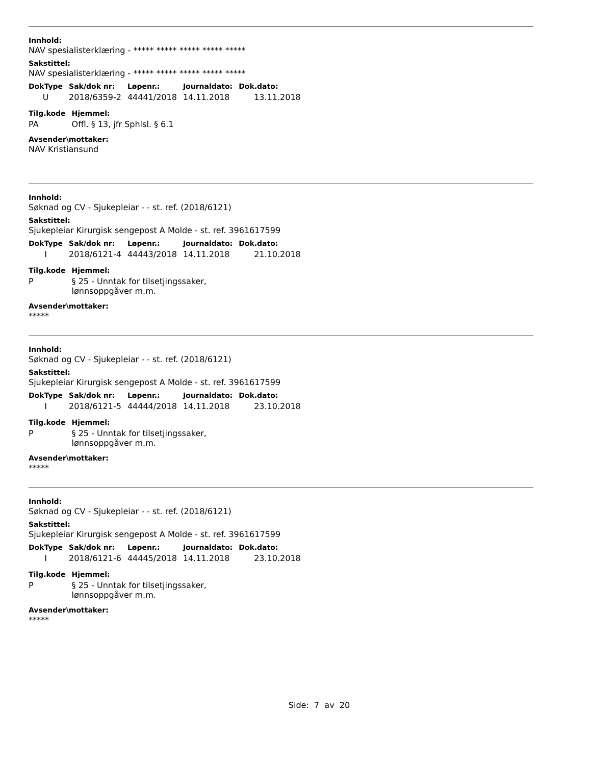Innhold:
NAV spesialisterklæring - ***** ***** ***** ***** *****
Sakstittel:
NAV spesialisterklæring - ***** ***** ***** ***** *****
| DokType | Sak/dok nr: | Løpenr.: | Journaldato: | Dok.dato: |
| --- | --- | --- | --- | --- |
| U | 2018/6359-2 | 44441/2018 | 14.11.2018 | 13.11.2018 |
| Tilg.kode | Hjemmel: |
| --- | --- |
| PA | Offl. § 13, jfr Sphlsl. § 6.1 |
Avsender\mottaker:
NAV Kristiansund
Innhold:
Søknad og CV - Sjukepleiar - - st. ref. (2018/6121)
Sakstittel:
Sjukepleiar Kirurgisk sengepost A Molde - st. ref. 3961617599
| DokType | Sak/dok nr: | Løpenr.: | Journaldato: | Dok.dato: |
| --- | --- | --- | --- | --- |
| I | 2018/6121-4 | 44443/2018 | 14.11.2018 | 21.10.2018 |
| Tilg.kode | Hjemmel: |
| --- | --- |
| P | § 25 - Unntak for tilsetjingssaker, lønnsoppgåver m.m. |
Avsender\mottaker:
*****
Innhold:
Søknad og CV - Sjukepleiar - - st. ref. (2018/6121)
Sakstittel:
Sjukepleiar Kirurgisk sengepost A Molde - st. ref. 3961617599
| DokType | Sak/dok nr: | Løpenr.: | Journaldato: | Dok.dato: |
| --- | --- | --- | --- | --- |
| I | 2018/6121-5 | 44444/2018 | 14.11.2018 | 23.10.2018 |
| Tilg.kode | Hjemmel: |
| --- | --- |
| P | § 25 - Unntak for tilsetjingssaker, lønnsoppgåver m.m. |
Avsender\mottaker:
*****
Innhold:
Søknad og CV - Sjukepleiar - - st. ref. (2018/6121)
Sakstittel:
Sjukepleiar Kirurgisk sengepost A Molde - st. ref. 3961617599
| DokType | Sak/dok nr: | Løpenr.: | Journaldato: | Dok.dato: |
| --- | --- | --- | --- | --- |
| I | 2018/6121-6 | 44445/2018 | 14.11.2018 | 23.10.2018 |
| Tilg.kode | Hjemmel: |
| --- | --- |
| P | § 25 - Unntak for tilsetjingssaker, lønnsoppgåver m.m. |
Avsender\mottaker:
*****
Side: 7 av 20